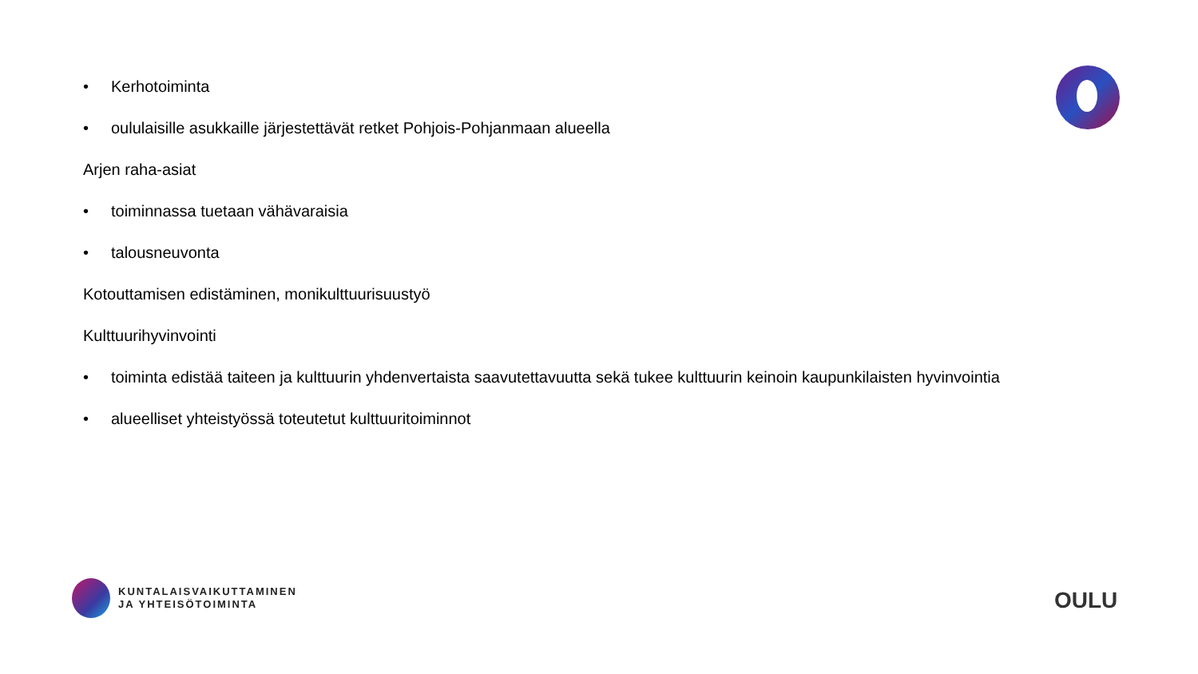• Kerhotoiminta
• oululaisille asukkaille järjestettävät retket Pohjois-Pohjanmaan alueella
Arjen raha-asiat
• toiminnassa tuetaan vähävaraisia
• talousneuvonta
Kotouttamisen edistäminen, monikulttuurisuustyö
Kulttuurihyvinvointi
• toiminta edistää taiteen ja kulttuurin yhdenvertaista saavutettavuutta sekä tukee kulttuurin keinoin kaupunkilaisten hyvinvointia
• alueelliset yhteistyössä toteutetut kulttuuritoiminnot
KUNTALAISVAIKUTTAMINEN
JA YHTEISÖTOIMINTA
OULU